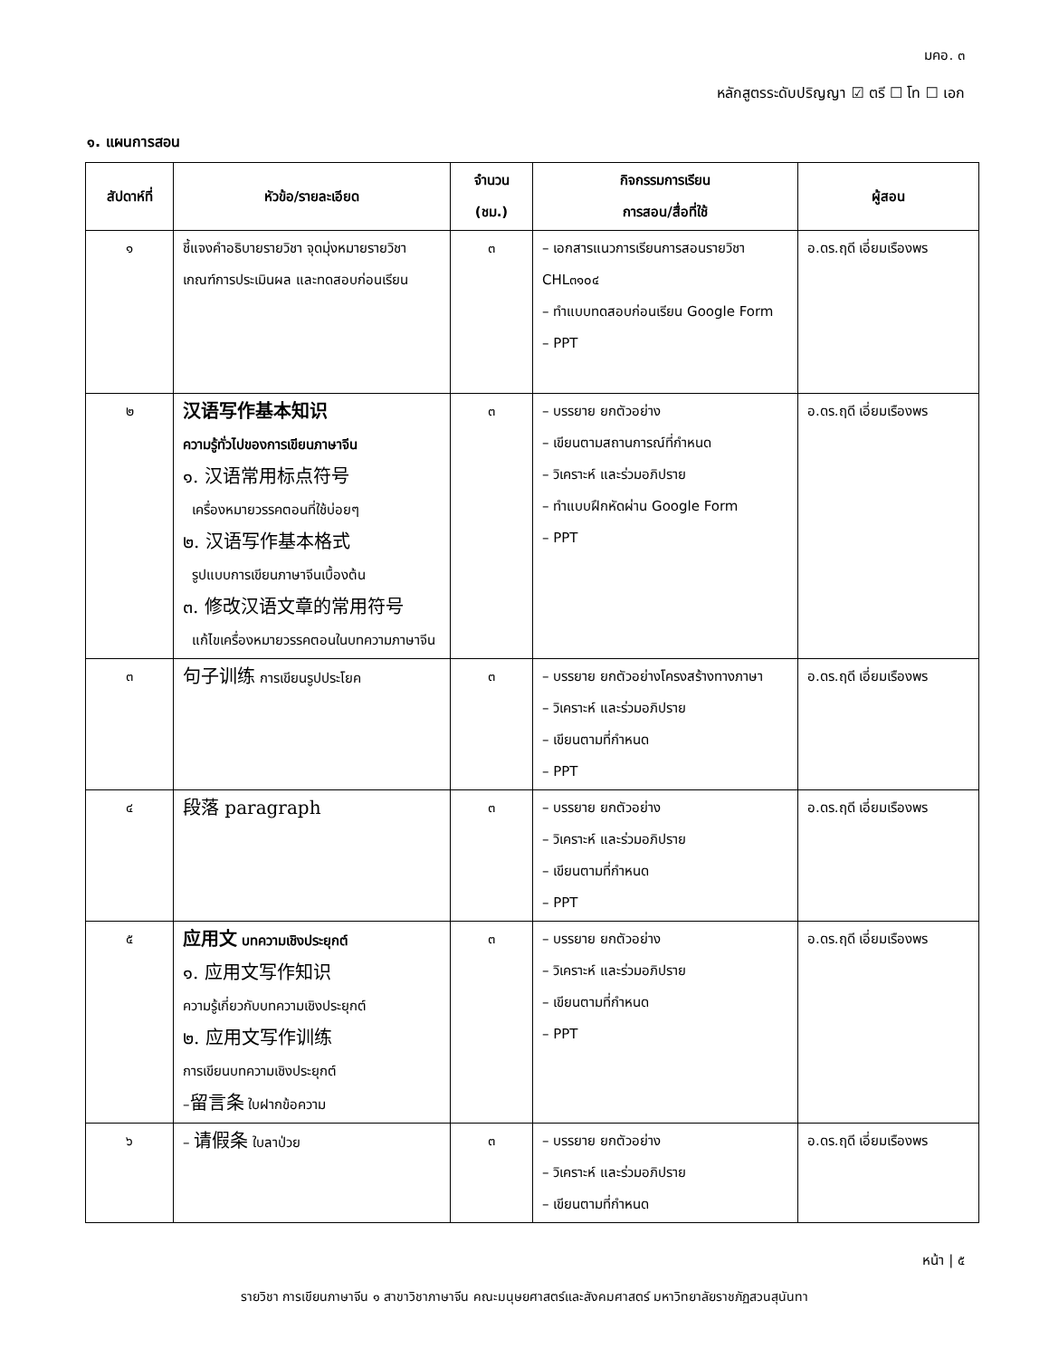มคอ. ๓
หลักสูตรระดับปริญญา ☑ ตรี ☐ โท ☐ เอก
๑. แผนการสอน
| สัปดาห์ที่ | หัวข้อ/รายละเอียด | จำนวน (ชม.) | กิจกรรมการเรียน การสอน/สื่อที่ใช้ | ผู้สอน |
| --- | --- | --- | --- | --- |
| ๑ | ชี้แจงคำอธิบายรายวิชา จุดมุ่งหมายรายวิชา เกณฑ์การประเมินผล และทดสอบก่อนเรียน | ๓ | – เอกสารแนวการเรียนการสอนรายวิชา CHL๓๑๐๔ – ทำแบบทดสอบก่อนเรียน Google Form – PPT | อ.ดร.ฤดี เอี่ยมเรืองพร |
| ๒ | 汉语写作基本知识 ความรู้ทั่วไปของการเขียนภาษาจีน ๑. 汉语常用标点符号 เครื่องหมายวรรคตอนที่ใช้บ่อยๆ ๒. 汉语写作基本格式 รูปแบบการเขียนภาษาจีนเบื้องต้น ๓. 修改汉语文章的常用符号 แก้ไขเครื่องหมายวรรคตอนในบทความภาษาจีน | ๓ | – บรรยาย ยกตัวอย่าง – เขียนตามสถานการณ์ที่กำหนด – วิเคราะห์ และร่วมอภิปราย – ทำแบบฝึกหัดผ่าน Google Form – PPT | อ.ดร.ฤดี เอี่ยมเรืองพร |
| ๓ | 句子训练 การเขียนรูปประโยค | ๓ | – บรรยาย ยกตัวอย่างโครงสร้างทางภาษา – วิเคราะห์ และร่วมอภิปราย – เขียนตามที่กำหนด – PPT | อ.ดร.ฤดี เอี่ยมเรืองพร |
| ๔ | 段落 paragraph | ๓ | – บรรยาย ยกตัวอย่าง – วิเคราะห์ และร่วมอภิปราย – เขียนตามที่กำหนด – PPT | อ.ดร.ฤดี เอี่ยมเรืองพร |
| ๕ | 应用文 บทความเชิงประยุกต์ ๑. 应用文写作知识 ความรู้เกี่ยวกับบทความเชิงประยุกต์ ๒. 应用文写作训练 การเขียนบทความเชิงประยุกต์ – 留言条 ใบฝากข้อความ | ๓ | – บรรยาย ยกตัวอย่าง – วิเคราะห์ และร่วมอภิปราย – เขียนตามที่กำหนด – PPT | อ.ดร.ฤดี เอี่ยมเรืองพร |
| ๖ | – 请假条 ใบลาป่วย | ๓ | – บรรยาย ยกตัวอย่าง – วิเคราะห์ และร่วมอภิปราย – เขียนตามที่กำหนด | อ.ดร.ฤดี เอี่ยมเรืองพร |
หน้า | ๕
รายวิชา การเขียนภาษาจีน ๑ สาขาวิชาภาษาจีน คณะมนุษยศาสตร์และสังคมศาสตร์ มหาวิทยาลัยราชภัฏสวนสุนันทา